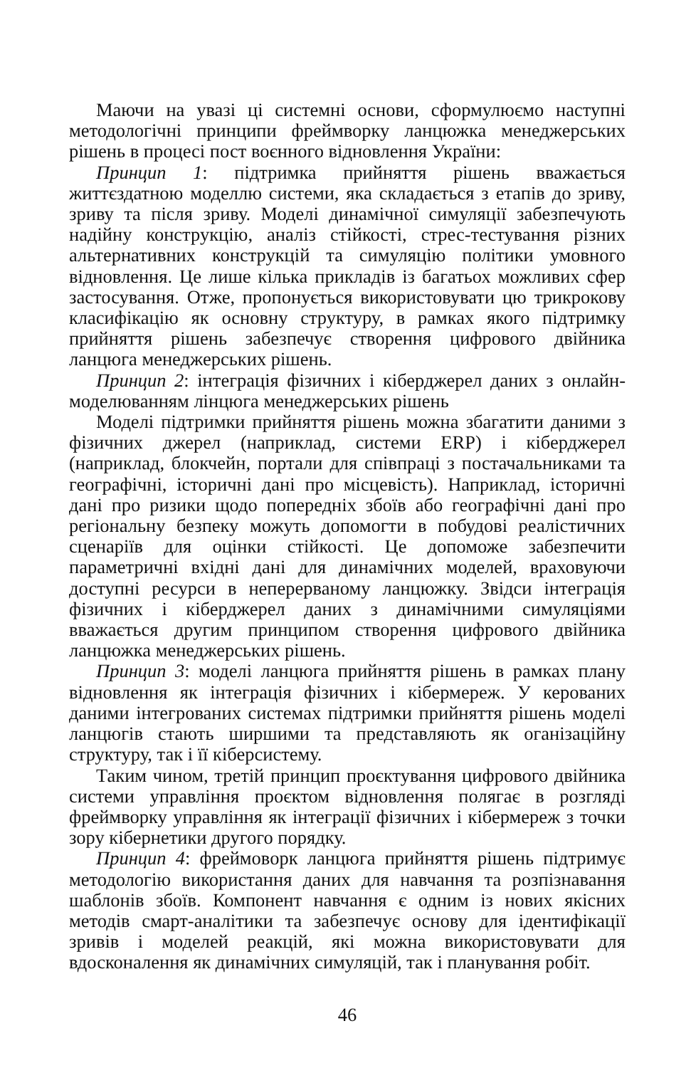Маючи на увазі ці системні основи, сформулюємо наступні методологічні принципи фреймворку ланцюжка менеджерських рішень в процесі пост воєнного відновлення України:
Принцип 1: підтримка прийняття рішень вважається життєздатною моделлю системи, яка складається з етапів до зриву, зриву та після зриву. Моделі динамічної симуляції забезпечують надійну конструкцію, аналіз стійкості, стрес-тестування різних альтернативних конструкцій та симуляцію політики умовного відновлення. Це лише кілька прикладів із багатьох можливих сфер застосування. Отже, пропонується використовувати цю трикрокову класифікацію як основну структуру, в рамках якого підтримку прийняття рішень забезпечує створення цифрового двійника ланцюга менеджерських рішень.
Принцип 2: інтеграція фізичних і кіберджерел даних з онлайн-моделюванням лінцюга менеджерських рішень
Моделі підтримки прийняття рішень можна збагатити даними з фізичних джерел (наприклад, системи ERP) і кіберджерел (наприклад, блокчейн, портали для співпраці з постачальниками та географічні, історичні дані про місцевість). Наприклад, історичні дані про ризики щодо попередніх збоїв або географічні дані про регіональну безпеку можуть допомогти в побудові реалістичних сценаріїв для оцінки стійкості. Це допоможе забезпечити параметричні вхідні дані для динамічних моделей, враховуючи доступні ресурси в неперерваному ланцюжку. Звідси інтеграція фізичних і кіберджерел даних з динамічними симуляціями вважається другим принципом створення цифрового двійника ланцюжка менеджерських рішень.
Принцип 3: моделі ланцюга прийняття рішень в рамках плану відновлення як інтеграція фізичних і кібермереж. У керованих даними інтегрованих системах підтримки прийняття рішень моделі ланцюгів стають ширшими та представляють як оганізаційну структуру, так і її кіберсистему.
Таким чином, третій принцип проєктування цифрового двійника системи управління проєктом відновлення полягає в розгляді фреймворку управління як інтеграції фізичних і кібермереж з точки зору кібернетики другого порядку.
Принцип 4: фреймоворк ланцюга прийняття рішень підтримує методологію використання даних для навчання та розпізнавання шаблонів збоїв. Компонент навчання є одним із нових якісних методів смарт-аналітики та забезпечує основу для ідентифікації зривів і моделей реакцій, які можна використовувати для вдосконалення як динамічних симуляцій, так і планування робіт.
46